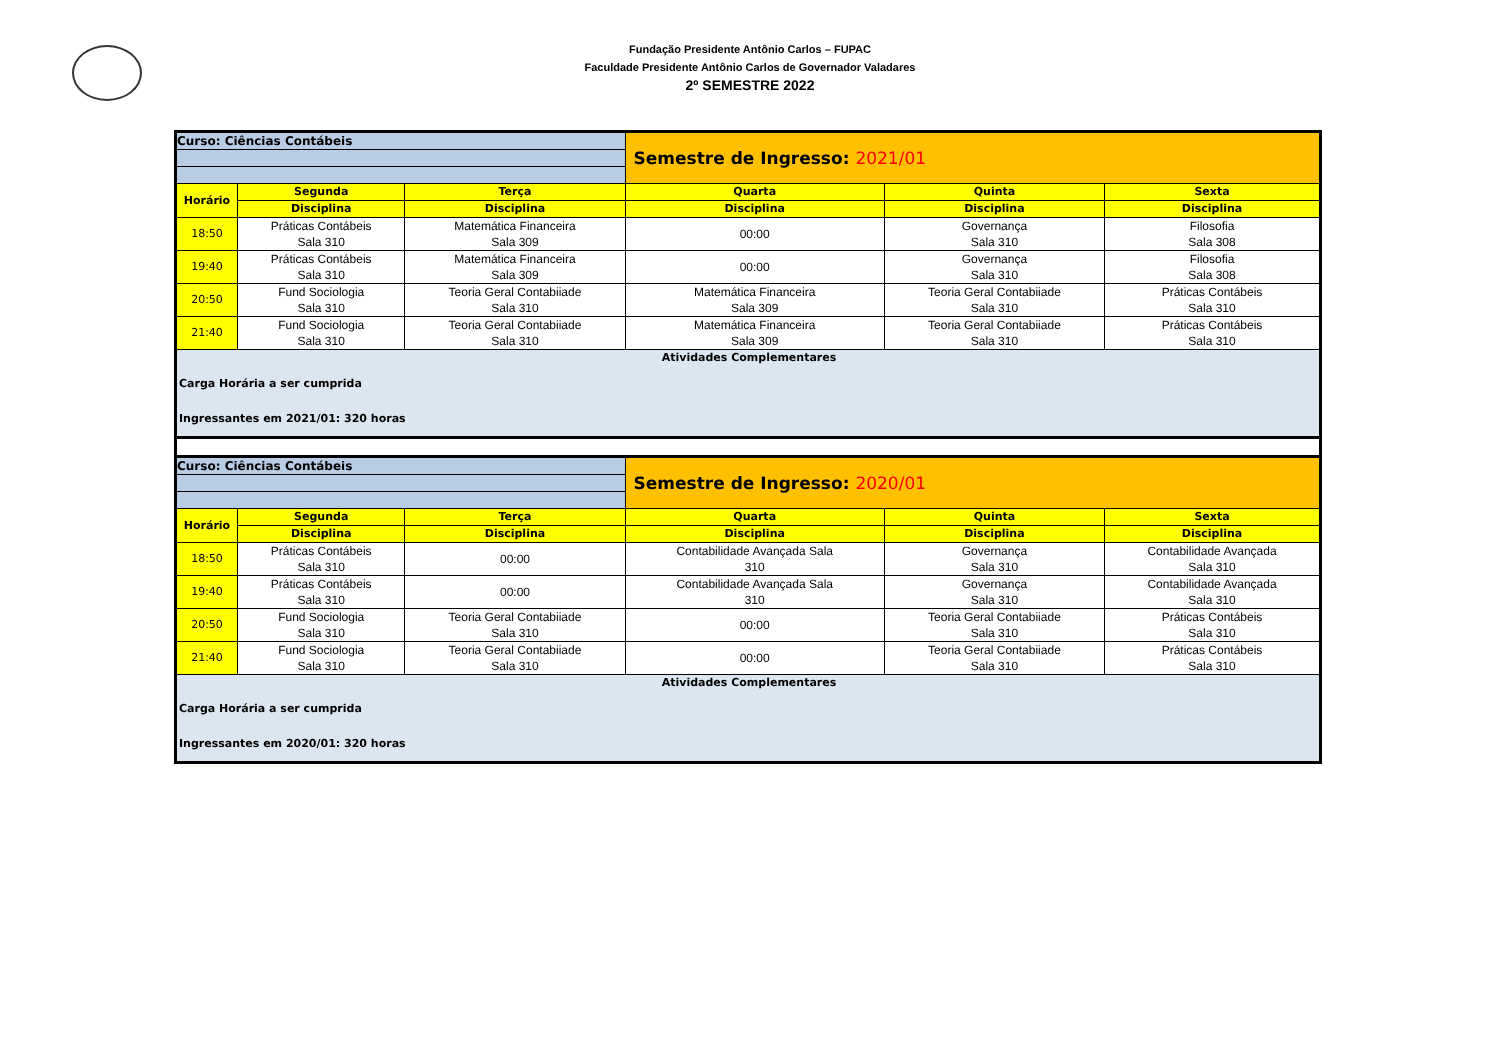Fundação Presidente Antônio Carlos – FUPAC
Faculdade Presidente Antônio Carlos de Governador Valadares
2º SEMESTRE 2022
| Curso: Ciências Contábeis | | | Semestre de Ingresso: 2021/01 | | |
| Horário | Segunda | Terça | Quarta | Quinta | Sexta |
| | Disciplina | Disciplina | Disciplina | Disciplina | Disciplina |
| 18:50 | Práticas Contábeis Sala 310 | Matemática Financeira Sala 309 | 00:00 | Governança Sala 310 | Filosofia Sala 308 |
| 19:40 | Práticas Contábeis Sala 310 | Matemática Financeira Sala 309 | 00:00 | Governança Sala 310 | Filosofia Sala 308 |
| 20:50 | Fund Sociologia Sala 310 | Teoria Geral Contabiiade Sala 310 | Matemática Financeira Sala 309 | Teoria Geral Contabiiade Sala 310 | Práticas Contábeis Sala 310 |
| 21:40 | Fund Sociologia Sala 310 | Teoria Geral Contabiiade Sala 310 | Matemática Financeira Sala 309 | Teoria Geral Contabiiade Sala 310 | Práticas Contábeis Sala 310 |
| Atividades Complementares Carga Horária a ser cumprida Ingressantes em 2021/01: 320 horas | | | | | |
| Curso: Ciências Contábeis | | | Semestre de Ingresso: 2020/01 | | |
| Horário | Segunda | Terça | Quarta | Quinta | Sexta |
| | Disciplina | Disciplina | Disciplina | Disciplina | Disciplina |
| 18:50 | Práticas Contábeis Sala 310 | 00:00 | Contabilidade Avançada Sala 310 | Governança Sala 310 | Contabilidade Avançada Sala 310 |
| 19:40 | Práticas Contábeis Sala 310 | 00:00 | Contabilidade Avançada Sala 310 | Governança Sala 310 | Contabilidade Avançada Sala 310 |
| 20:50 | Fund Sociologia Sala 310 | Teoria Geral Contabiiade Sala 310 | 00:00 | Teoria Geral Contabiiade Sala 310 | Práticas Contábeis Sala 310 |
| 21:40 | Fund Sociologia Sala 310 | Teoria Geral Contabiiade Sala 310 | 00:00 | Teoria Geral Contabiiade Sala 310 | Práticas Contábeis Sala 310 |
| Atividades Complementares Carga Horária a ser cumprida Ingressantes em 2020/01: 320 horas | | | | | |